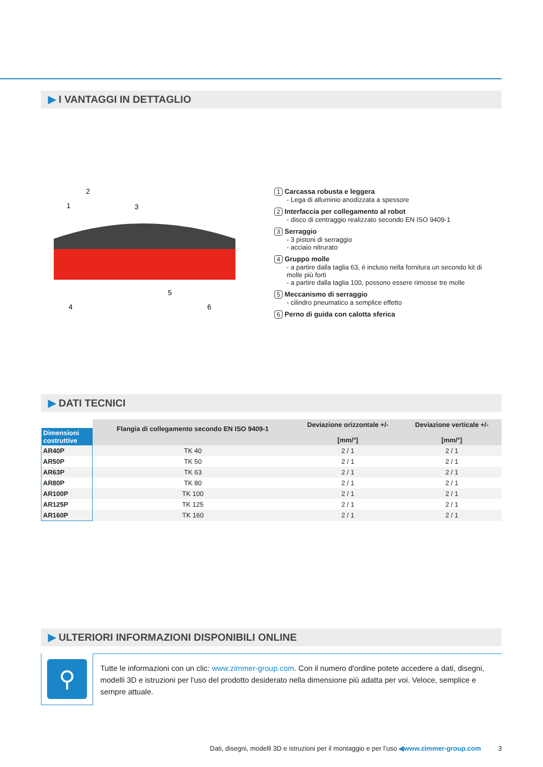▶ I VANTAGGI IN DETTAGLIO
1
2
3
4
5
6
1 Carcassa robusta e leggera
- Lega di alluminio anodizzata a spessore
2 Interfaccia per collegamento al robot
- disco di centraggio realizzato secondo EN ISO 9409-1
3 Serraggio
- 3 pistoni di serraggio
- acciaio nitrurato
4 Gruppo molle
- a partire dalla taglia 63, é incluso nella fornitura un secondo kit di molle più forti
- a partire dalla taglia 100, possono essere rimosse tre molle
5 Meccanismo di serraggio
- cilindro pneumatico a semplice effetto
6 Perno di guida con calotta sferica
▶ DATI TECNICI
| Dimensioni costruttive | Flangia di collegamento secondo EN ISO 9409-1 | Deviazione orizzontale +/- [mm/°] | Deviazione verticale +/- [mm/°] |
| --- | --- | --- | --- |
| AR40P | TK 40 | 2 / 1 | 2 / 1 |
| AR50P | TK 50 | 2 / 1 | 2 / 1 |
| AR63P | TK 63 | 2 / 1 | 2 / 1 |
| AR80P | TK 80 | 2 / 1 | 2 / 1 |
| AR100P | TK 100 | 2 / 1 | 2 / 1 |
| AR125P | TK 125 | 2 / 1 | 2 / 1 |
| AR160P | TK 160 | 2 / 1 | 2 / 1 |
▶ ULTERIORI INFORMAZIONI DISPONIBILI ONLINE
⚲
Tutte le informazioni con un clic: www.zimmer-group.com. Con il numero d'ordine potete accedere a dati, disegni, modelli 3D e istruzioni per l'uso del prodotto desiderato nella dimensione più adatta per voi. Veloce, semplice e sempre attuale.
Dati, disegni, modelli 3D e istruzioni per il montaggio e per l’uso ◀www.zimmer-group.com 3